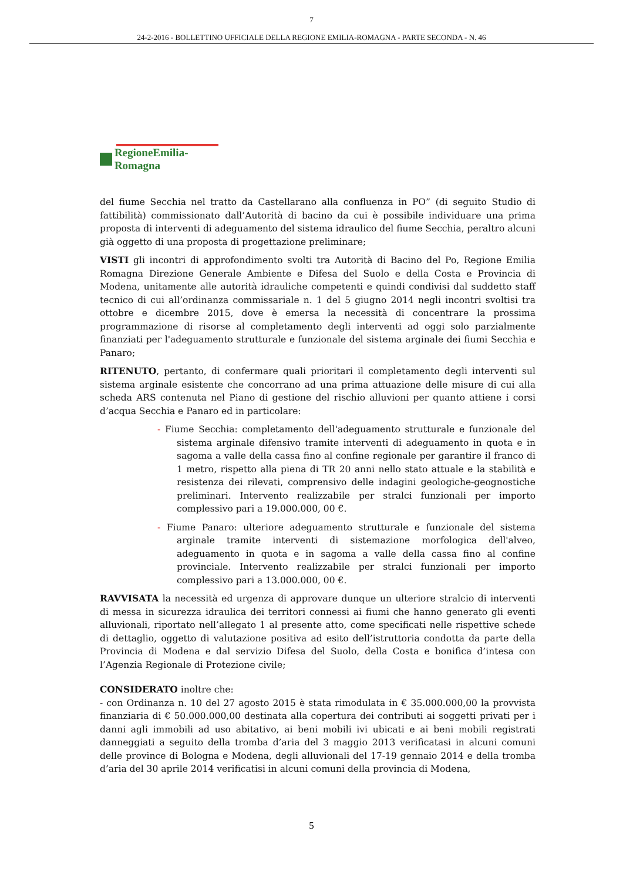7
24-2-2016 - BOLLETTINO UFFICIALE DELLA REGIONE EMILIA-ROMAGNA - PARTE SECONDA - N. 46
RegioneEmilia-Romagna
del fiume Secchia nel tratto da Castellarano alla confluenza in PO” (di seguito Studio di fattibilità) commissionato dall’Autorità di bacino da cui è possibile individuare una prima proposta di interventi di adeguamento del sistema idraulico del fiume Secchia, peraltro alcuni già oggetto di una proposta di progettazione preliminare;
VISTI gli incontri di approfondimento svolti tra Autorità di Bacino del Po, Regione Emilia Romagna Direzione Generale Ambiente e Difesa del Suolo e della Costa e Provincia di Modena, unitamente alle autorità idrauliche competenti e quindi condivisi dal suddetto staff tecnico di cui all’ordinanza commissariale n. 1 del 5 giugno 2014 negli incontri svoltisi tra ottobre e dicembre 2015, dove è emersa la necessità di concentrare la prossima programmazione di risorse al completamento degli interventi ad oggi solo parzialmente finanziati per l'adeguamento strutturale e funzionale del sistema arginale dei fiumi Secchia e Panaro;
RITENUTO, pertanto, di confermare quali prioritari il completamento degli interventi sul sistema arginale esistente che concorrano ad una prima attuazione delle misure di cui alla scheda ARS contenuta nel Piano di gestione del rischio alluvioni per quanto attiene i corsi d’acqua Secchia e Panaro ed in particolare:
- Fiume Secchia: completamento dell'adeguamento strutturale e funzionale del sistema arginale difensivo tramite interventi di adeguamento in quota e in sagoma a valle della cassa fino al confine regionale per garantire il franco di 1 metro, rispetto alla piena di TR 20 anni nello stato attuale e la stabilità e resistenza dei rilevati, comprensivo delle indagini geologiche-geognostiche preliminari. Intervento realizzabile per stralci funzionali per importo complessivo pari a 19.000.000, 00 €.
- Fiume Panaro: ulteriore adeguamento strutturale e funzionale del sistema arginale tramite interventi di sistemazione morfologica dell'alveo, adeguamento in quota e in sagoma a valle della cassa fino al confine provinciale. Intervento realizzabile per stralci funzionali per importo complessivo pari a 13.000.000, 00 €.
RAVVISATA la necessità ed urgenza di approvare dunque un ulteriore stralcio di interventi di messa in sicurezza idraulica dei territori connessi ai fiumi che hanno generato gli eventi alluvionali, riportato nell’allegato 1 al presente atto, come specificati nelle rispettive schede di dettaglio, oggetto di valutazione positiva ad esito dell’istruttoria condotta da parte della Provincia di Modena e dal servizio Difesa del Suolo, della Costa e bonifica d’intesa con l’Agenzia Regionale di Protezione civile;
CONSIDERATO inoltre che:
- con Ordinanza n. 10 del 27 agosto 2015 è stata rimodulata in € 35.000.000,00 la provvista finanziaria di € 50.000.000,00 destinata alla copertura dei contributi ai soggetti privati per i danni agli immobili ad uso abitativo, ai beni mobili ivi ubicati e ai beni mobili registrati danneggiati a seguito della tromba d’aria del 3 maggio 2013 verificatasi in alcuni comuni delle province di Bologna e Modena, degli alluvionali del 17-19 gennaio 2014 e della tromba d’aria del 30 aprile 2014 verificatisi in alcuni comuni della provincia di Modena,
5